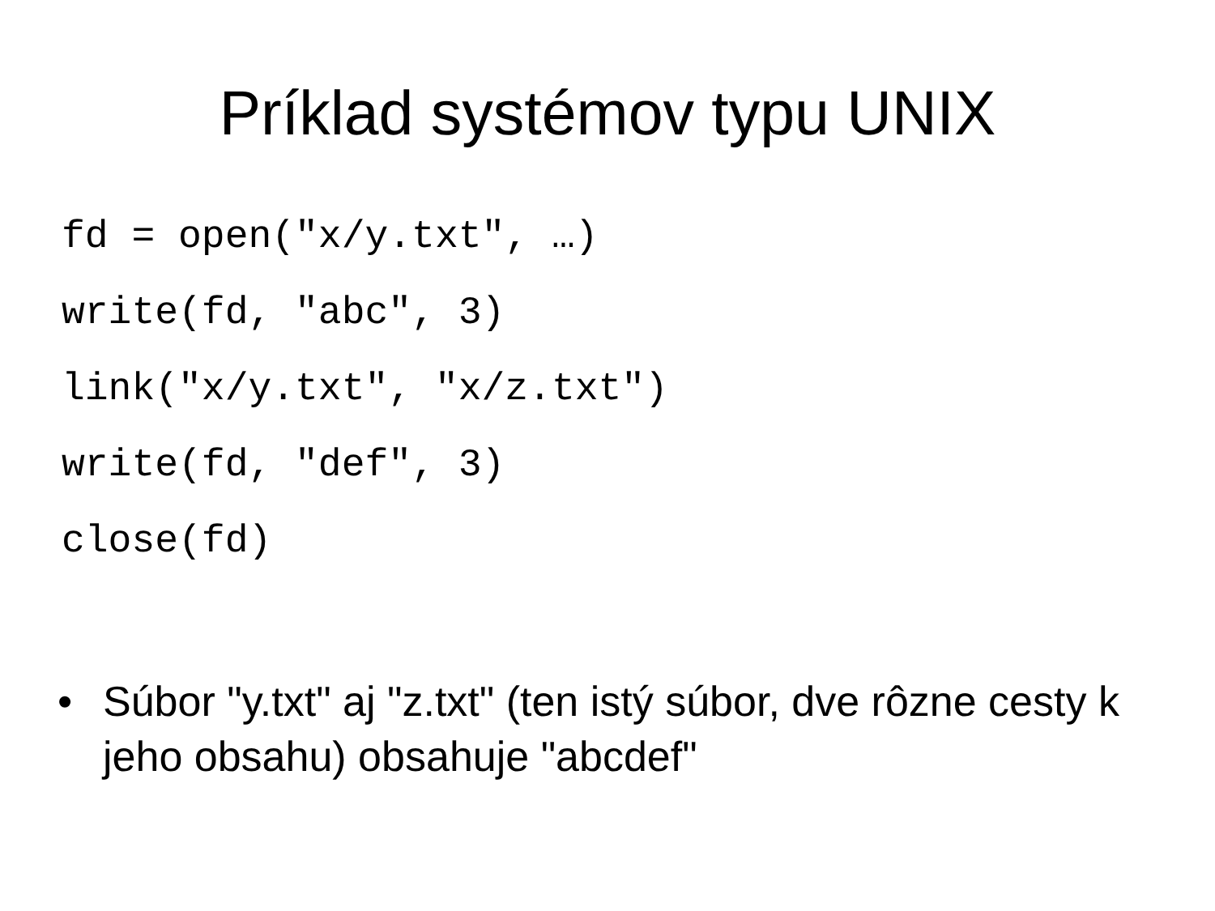Príklad systémov typu UNIX
fd = open("x/y.txt", …)
write(fd, "abc", 3)
link("x/y.txt", "x/z.txt")
write(fd, "def", 3)
close(fd)
• Súbor "y.txt" aj "z.txt" (ten istý súbor, dve rôzne cesty k jeho obsahu) obsahuje "abcdef"